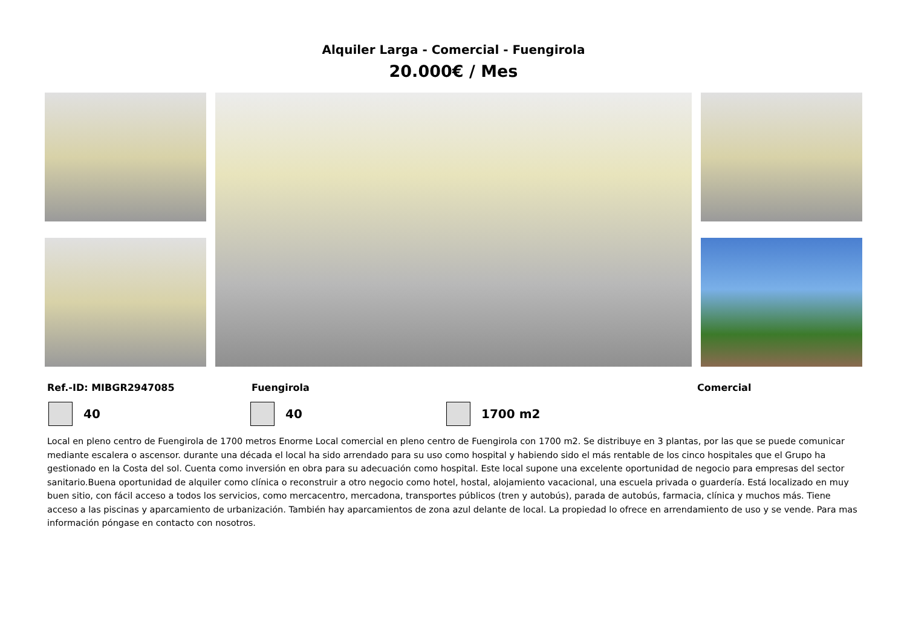Alquiler Larga - Comercial - Fuengirola
20.000€ / Mes
Ref.-ID: MIBGR2947085 Fuengirola Comercial
40 40 1700 m2
Local en pleno centro de Fuengirola de 1700 metros Enorme Local comercial en pleno centro de Fuengirola con 1700 m2. Se distribuye en 3 plantas, por las que se puede comunicar mediante escalera o ascensor. durante una década el local ha sido arrendado para su uso como hospital y habiendo sido el más rentable de los cinco hospitales que el Grupo ha gestionado en la Costa del sol. Cuenta como inversión en obra para su adecuación como hospital. Este local supone una excelente oportunidad de negocio para empresas del sector sanitario.Buena oportunidad de alquiler como clínica o reconstruir a otro negocio como hotel, hostal, alojamiento vacacional, una escuela privada o guardería. Está localizado en muy buen sitio, con fácil acceso a todos los servicios, como mercacentro, mercadona, transportes públicos (tren y autobús), parada de autobús, farmacia, clínica y muchos más. Tiene acceso a las piscinas y aparcamiento de urbanización. También hay aparcamientos de zona azul delante de local. La propiedad lo ofrece en arrendamiento de uso y se vende. Para mas información póngase en contacto con nosotros.